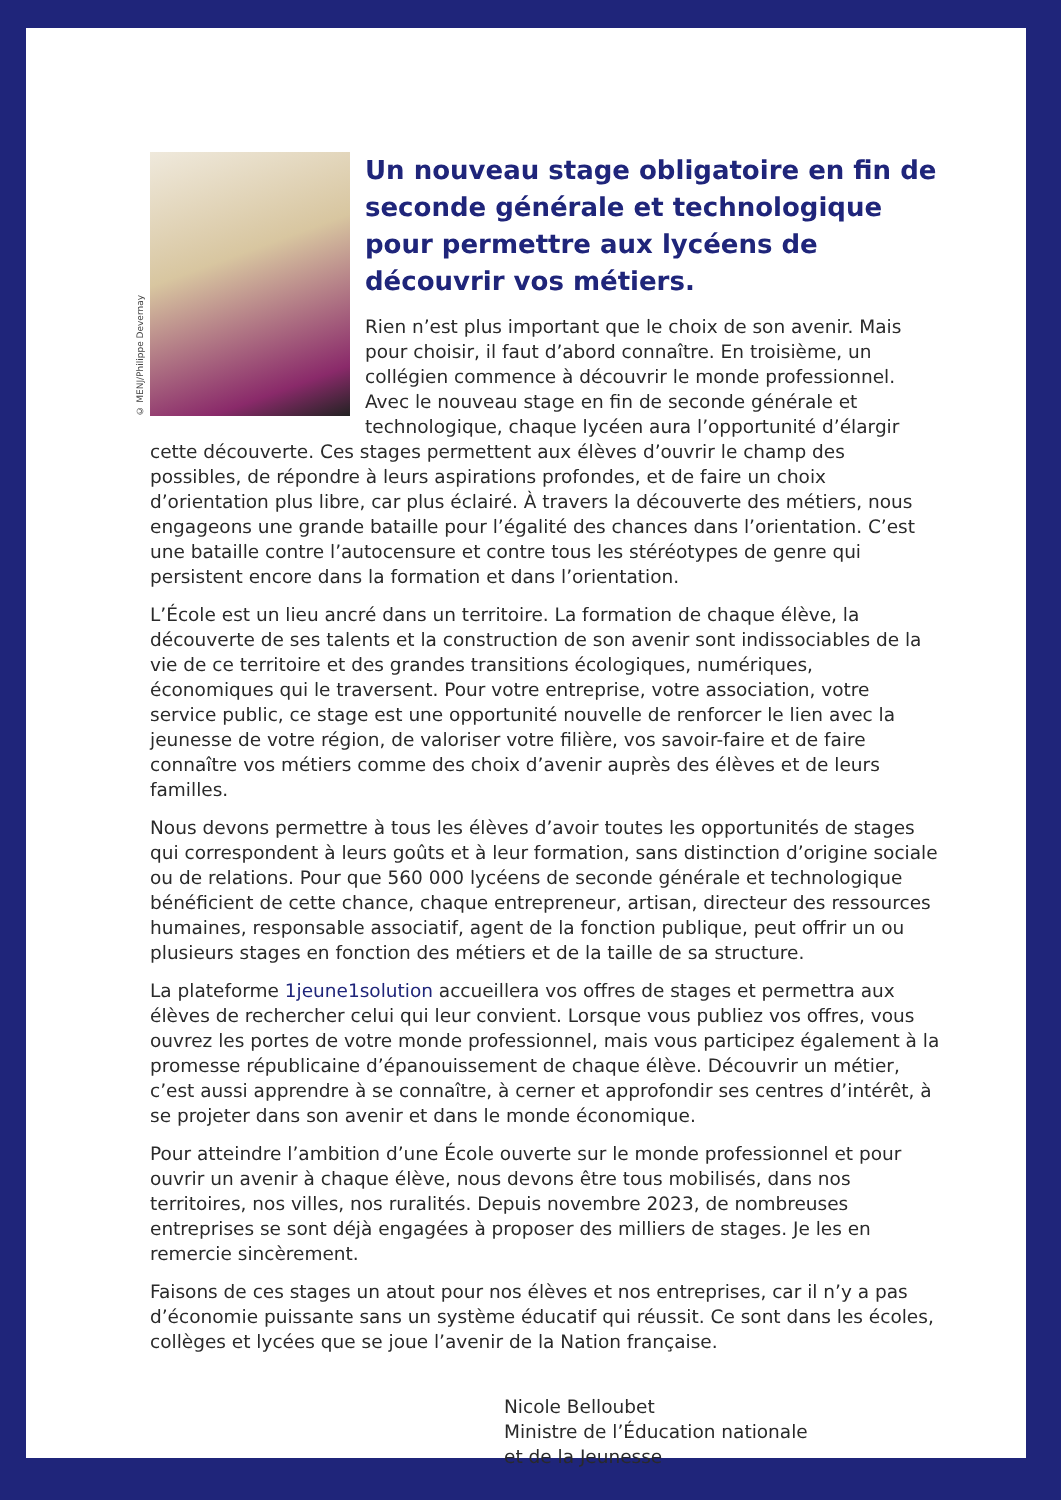© MENJ/Philippe Devernay
Un nouveau stage obligatoire en fin de seconde générale et technologique pour permettre aux lycéens de découvrir vos métiers.
Rien n’est plus important que le choix de son avenir. Mais pour choisir, il faut d’abord connaître. En troisième, un collégien commence à découvrir le monde professionnel. Avec le nouveau stage en fin de seconde générale et technologique, chaque lycéen aura l’opportunité d’élargir cette découverte. Ces stages permettent aux élèves d’ouvrir le champ des possibles, de répondre à leurs aspirations profondes, et de faire un choix d’orientation plus libre, car plus éclairé. À travers la découverte des métiers, nous engageons une grande bataille pour l’égalité des chances dans l’orientation. C’est une bataille contre l’autocensure et contre tous les stéréotypes de genre qui persistent encore dans la formation et dans l’orientation.
L’École est un lieu ancré dans un territoire. La formation de chaque élève, la découverte de ses talents et la construction de son avenir sont indissociables de la vie de ce territoire et des grandes transitions écologiques, numériques, économiques qui le traversent. Pour votre entreprise, votre association, votre service public, ce stage est une opportunité nouvelle de renforcer le lien avec la jeunesse de votre région, de valoriser votre filière, vos savoir-faire et de faire connaître vos métiers comme des choix d’avenir auprès des élèves et de leurs familles.
Nous devons permettre à tous les élèves d’avoir toutes les opportunités de stages qui correspondent à leurs goûts et à leur formation, sans distinction d’origine sociale ou de relations. Pour que 560 000 lycéens de seconde générale et technologique bénéficient de cette chance, chaque entrepreneur, artisan, directeur des ressources humaines, responsable associatif, agent de la fonction publique, peut offrir un ou plusieurs stages en fonction des métiers et de la taille de sa structure.
La plateforme 1jeune1solution accueillera vos offres de stages et permettra aux élèves de rechercher celui qui leur convient. Lorsque vous publiez vos offres, vous ouvrez les portes de votre monde professionnel, mais vous participez également à la promesse républicaine d’épanouissement de chaque élève. Découvrir un métier, c’est aussi apprendre à se connaître, à cerner et approfondir ses centres d’intérêt, à se projeter dans son avenir et dans le monde économique.
Pour atteindre l’ambition d’une École ouverte sur le monde professionnel et pour ouvrir un avenir à chaque élève, nous devons être tous mobilisés, dans nos territoires, nos villes, nos ruralités. Depuis novembre 2023, de nombreuses entreprises se sont déjà engagées à proposer des milliers de stages. Je les en remercie sincèrement.
Faisons de ces stages un atout pour nos élèves et nos entreprises, car il n’y a pas d’économie puissante sans un système éducatif qui réussit. Ce sont dans les écoles, collèges et lycées que se joue l’avenir de la Nation française.
Nicole Belloubet
Ministre de l’Éducation nationale
et de la Jeunesse